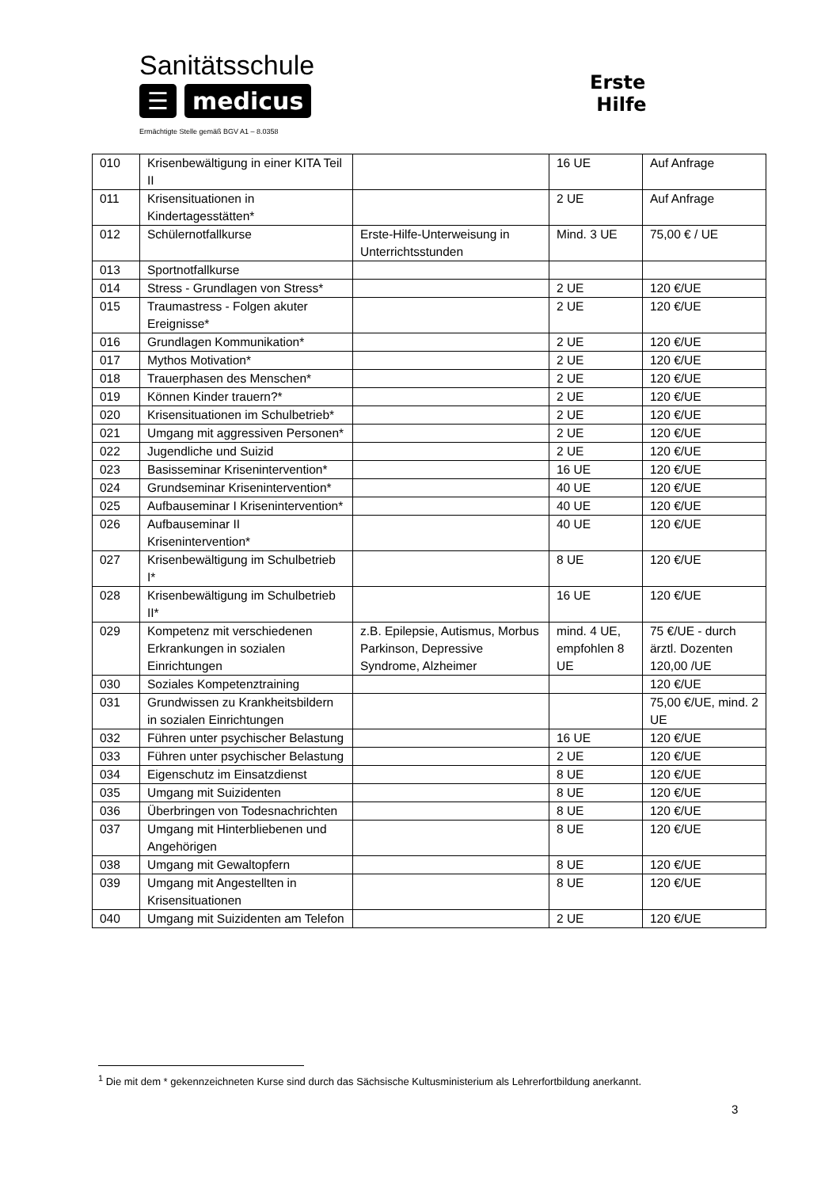Sanitätsschule
☰ medicus
Ermächtigte Stelle gemäß BGV A1 – 8.0358
Erste
Hilfe
| 010 | Krisenbewältigung in einer KITA Teil II | | 16 UE | Auf Anfrage |
| 011 | Krisensituationen in Kindertagesstätten* | | 2 UE | Auf Anfrage |
| 012 | Schülernotfallkurse | Erste-Hilfe-Unterweisung in Unterrichtsstunden | Mind. 3 UE | 75,00 € / UE |
| 013 | Sportnotfallkurse | | | |
| 014 | Stress - Grundlagen von Stress* | | 2 UE | 120 €/UE |
| 015 | Traumastress - Folgen akuter Ereignisse* | | 2 UE | 120 €/UE |
| 016 | Grundlagen Kommunikation* | | 2 UE | 120 €/UE |
| 017 | Mythos Motivation* | | 2 UE | 120 €/UE |
| 018 | Trauerphasen des Menschen* | | 2 UE | 120 €/UE |
| 019 | Können Kinder trauern?* | | 2 UE | 120 €/UE |
| 020 | Krisensituationen im Schulbetrieb* | | 2 UE | 120 €/UE |
| 021 | Umgang mit aggressiven Personen* | | 2 UE | 120 €/UE |
| 022 | Jugendliche und Suizid | | 2 UE | 120 €/UE |
| 023 | Basisseminar Krisenintervention* | | 16 UE | 120 €/UE |
| 024 | Grundseminar Krisenintervention* | | 40 UE | 120 €/UE |
| 025 | Aufbauseminar I Krisenintervention* | | 40 UE | 120 €/UE |
| 026 | Aufbauseminar II Krisenintervention* | | 40 UE | 120 €/UE |
| 027 | Krisenbewältigung im Schulbetrieb I* | | 8 UE | 120 €/UE |
| 028 | Krisenbewältigung im Schulbetrieb II* | | 16 UE | 120 €/UE |
| 029 | Kompetenz mit verschiedenen Erkrankungen in sozialen Einrichtungen | z.B. Epilepsie, Autismus, Morbus Parkinson, Depressive Syndrome, Alzheimer | mind. 4 UE, empfohlen 8 UE | 75 €/UE - durch ärztl. Dozenten 120,00 /UE |
| 030 | Soziales Kompetenztraining | | | 120 €/UE |
| 031 | Grundwissen zu Krankheitsbildern in sozialen Einrichtungen | | | 75,00 €/UE, mind. 2 UE |
| 032 | Führen unter psychischer Belastung | | 16 UE | 120 €/UE |
| 033 | Führen unter psychischer Belastung | | 2 UE | 120 €/UE |
| 034 | Eigenschutz im Einsatzdienst | | 8 UE | 120 €/UE |
| 035 | Umgang mit Suizidenten | | 8 UE | 120 €/UE |
| 036 | Überbringen von Todesnachrichten | | 8 UE | 120 €/UE |
| 037 | Umgang mit Hinterbliebenen und Angehörigen | | 8 UE | 120 €/UE |
| 038 | Umgang mit Gewaltopfern | | 8 UE | 120 €/UE |
| 039 | Umgang mit Angestellten in Krisensituationen | | 8 UE | 120 €/UE |
| 040 | Umgang mit Suizidenten am Telefon | | 2 UE | 120 €/UE |
<sup>1</sup> Die mit dem * gekennzeichneten Kurse sind durch das Sächsische Kultusministerium als Lehrerfortbildung anerkannt.
3